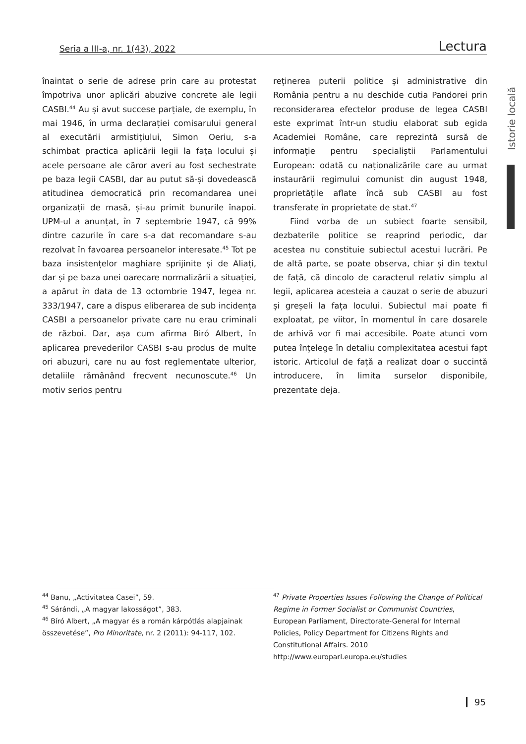Seria a III-a, nr. 1(43), 2022 Lectura
Istorie locală
înaintat o serie de adrese prin care au protestat împotriva unor aplicări abuzive concrete ale legii CASBI.<sup>44</sup> Au și avut succese parțiale, de exemplu, în mai 1946, în urma declarației comisarului general al executării armistițiului, Simon Oeriu, s-a schimbat practica aplicării legii la fața locului și acele persoane ale căror averi au fost sechestrate pe baza legii CASBI, dar au putut să-și dovedească atitudinea democratică prin recomandarea unei organizații de masă, și-au primit bunurile înapoi. UPM-ul a anunțat, în 7 septembrie 1947, că 99% dintre cazurile în care s-a dat recomandare s-au rezolvat în favoarea persoanelor interesate.<sup>45</sup> Tot pe baza insistențelor maghiare sprijinite și de Aliați, dar și pe baza unei oarecare normalizării a situației, a apărut în data de 13 octombrie 1947, legea nr. 333/1947, care a dispus eliberarea de sub incidența CASBI a persoanelor private care nu erau criminali de război. Dar, așa cum afirma Biró Albert, în aplicarea prevederilor CASBI s-au produs de multe ori abuzuri, care nu au fost reglementate ulterior, detaliile rămânând frecvent necunoscute.<sup>46</sup> Un motiv serios pentru
reținerea puterii politice și administrative din România pentru a nu deschide cutia Pandorei prin reconsiderarea efectelor produse de legea CASBI este exprimat într-un studiu elaborat sub egida Academiei Române, care reprezintă sursă de informație pentru specialiștii Parlamentului European: odată cu naționalizările care au urmat instaurării regimului comunist din august 1948, proprietățile aflate încă sub CASBI au fost transferate în proprietate de stat.<sup>47</sup>
Fiind vorba de un subiect foarte sensibil, dezbaterile politice se reaprind periodic, dar acestea nu constituie subiectul acestui lucrări. Pe de altă parte, se poate observa, chiar și din textul de față, că dincolo de caracterul relativ simplu al legii, aplicarea acesteia a cauzat o serie de abuzuri și greșeli la fața locului. Subiectul mai poate fi exploatat, pe viitor, în momentul în care dosarele de arhivă vor fi mai accesibile. Poate atunci vom putea înțelege în detaliu complexitatea acestui fapt istoric. Articolul de față a realizat doar o succintă introducere, în limita surselor disponibile, prezentate deja.
<sup>44</sup> Banu, „Activitatea Casei”, 59.
<sup>45</sup> Sárándi, „A magyar lakosságot”, 383.
<sup>46</sup> Bíró Albert, „A magyar és a román kárpótlás alapjainak összevetése”, Pro Minoritate, nr. 2 (2011): 94-117, 102.
<sup>47</sup> Private Properties Issues Following the Change of Political Regime in Former Socialist or Communist Countries, European Parliament, Directorate-General for Internal Policies, Policy Department for Citizens Rights and Constitutional Affairs. 2010 http://www.europarl.europa.eu/studies
95